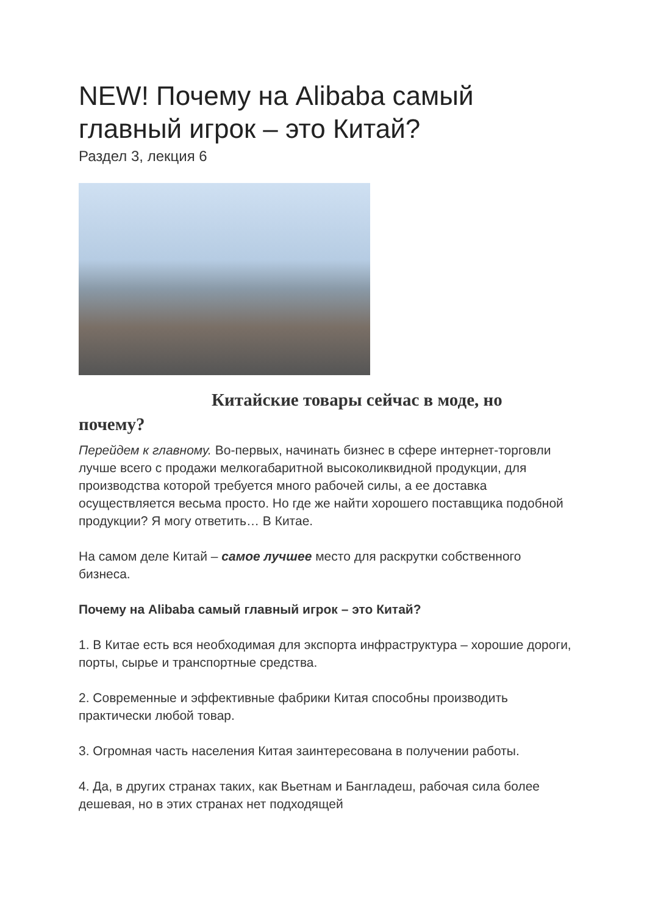NEW! Почему на Alibaba самый главный игрок – это Китай?
Раздел 3, лекция 6
Китайские товары сейчас в моде, но
почему?
Перейдем к главному. Во-первых, начинать бизнес в сфере интернет-торговли лучше всего с продажи мелкогабаритной высоколиквидной продукции, для производства которой требуется много рабочей силы, а ее доставка осуществляется весьма просто. Но где же найти хорошего поставщика подобной продукции? Я могу ответить… В Китае.
На самом деле Китай – самое лучшее место для раскрутки собственного бизнеса.
Почему на Alibaba самый главный игрок – это Китай?
1. В Китае есть вся необходимая для экспорта инфраструктура – хорошие дороги, порты, сырье и транспортные средства.
2. Современные и эффективные фабрики Китая способны производить практически любой товар.
3. Огромная часть населения Китая заинтересована в получении работы.
4. Да, в других странах таких, как Вьетнам и Бангладеш, рабочая сила более дешевая, но в этих странах нет подходящей